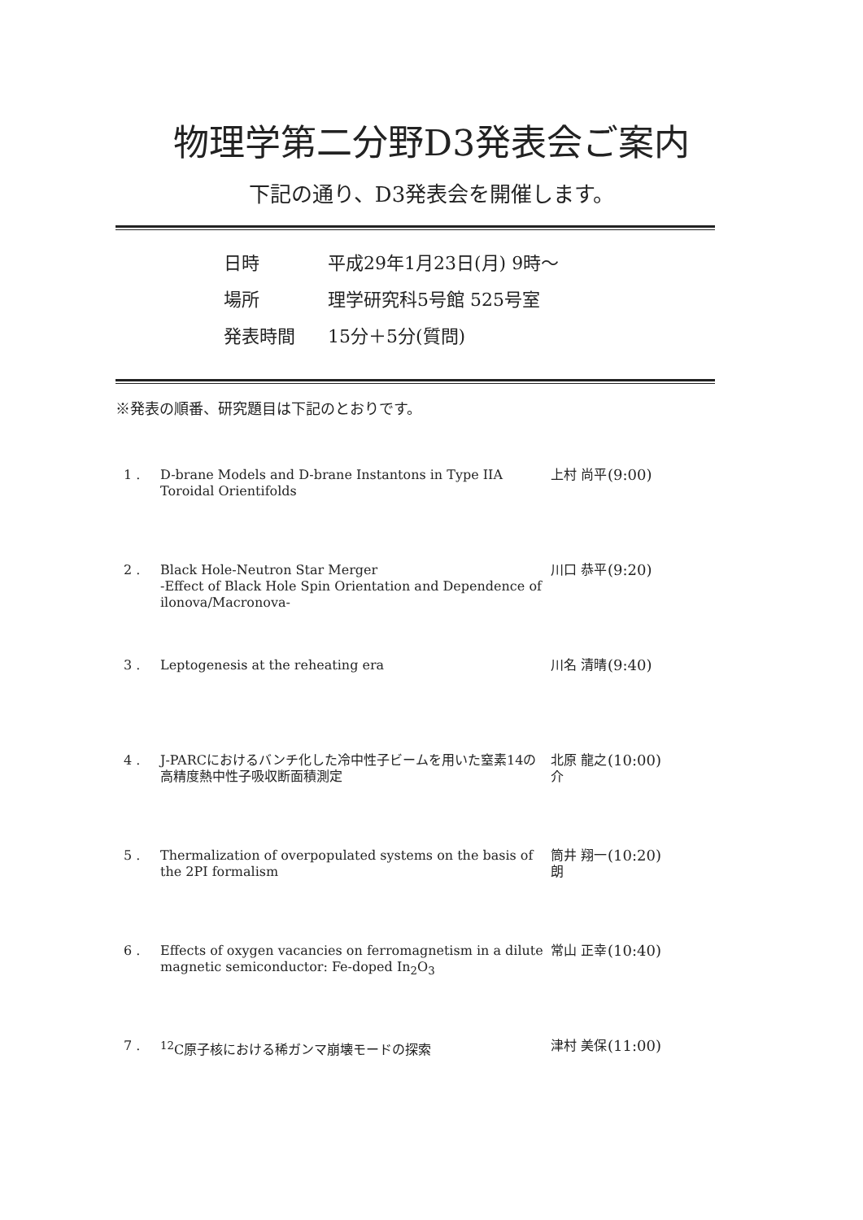物理学第二分野D3発表会ご案内
下記の通り、D3発表会を開催します。
日時 平成29年1月23日(月) 9時～
場所 理学研究科5号館 525号室
発表時間 15分＋5分(質問)
※発表の順番、研究題目は下記のとおりです。
| 1 . | D-brane Models and D-brane Instantons in Type IIA Toroidal Orientifolds | 上村 尚平 | (9:00) |
| 2 . | Black Hole-Neutron Star Merger -Effect of Black Hole Spin Orientation and Dependence of ilonova/Macronova- | 川口 恭平 | (9:20) |
| 3 . | Leptogenesis at the reheating era | 川名 清晴 | (9:40) |
| 4 . | J-PARCにおけるバンチ化した冷中性子ビームを用いた窒素14の高精度熱中性子吸収断面積測定 | 北原 龍之介 | (10:00) |
| 5 . | Thermalization of overpopulated systems on the basis of the 2PI formalism | 筒井 翔一朗 | (10:20) |
| 6 . | Effects of oxygen vacancies on ferromagnetism in a dilute magnetic semiconductor: Fe-doped In<sub>2</sub>O<sub>3</sub> | 常山 正幸 | (10:40) |
| 7 . | <sup>12</sup>C原子核における稀ガンマ崩壊モードの探索 | 津村 美保 | (11:00) |